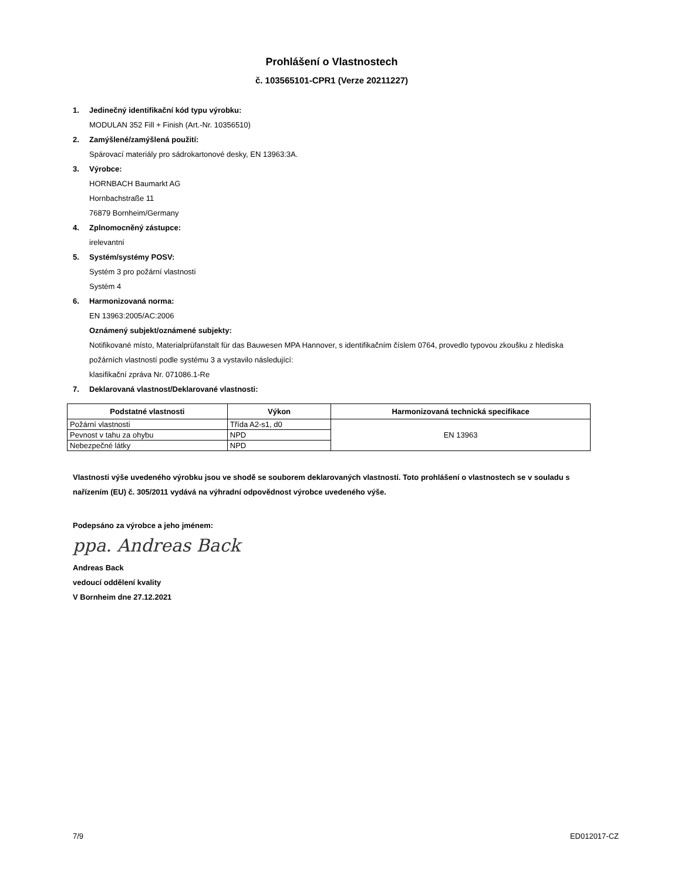Prohlášení o Vlastnostech
č. 103565101-CPR1 (Verze 20211227)
1. Jedinečný identifikační kód typu výrobku:
MODULAN 352 Fill + Finish (Art.-Nr. 10356510)
2. Zamýšlené/zamýšlená použití:
Spárovací materiály pro sádrokartonové desky, EN 13963:3A.
3. Výrobce:
HORNBACH Baumarkt AG
Hornbachstraße 11
76879 Bornheim/Germany
4. Zplnomocněný zástupce:
irelevantní
5. Systém/systémy POSV:
Systém 3 pro požární vlastnosti
Systém 4
6. Harmonizovaná norma:
EN 13963:2005/AC:2006
Oznámený subjekt/oznámené subjekty:
Notifikované místo, Materialprüfanstalt für das Bauwesen MPA Hannover, s identifikačním číslem 0764, provedlo typovou zkoušku z hlediska požárních vlastností podle systému 3 a vystavilo následující:
klasifikační zpráva Nr. 071086.1-Re
7. Deklarovaná vlastnost/Deklarované vlastnosti:
| Podstatné vlastnosti | Výkon | Harmonizovaná technická specifikace |
| --- | --- | --- |
| Požární vlastnosti | Třída A2-s1, d0 | EN 13963 |
| Pevnost v tahu za ohybu | NPD | |
| Nebezpečné látky | NPD | |
Vlastnosti výše uvedeného výrobku jsou ve shodě se souborem deklarovaných vlastností. Toto prohlášení o vlastnostech se v souladu s nařízením (EU) č. 305/2011 vydává na výhradní odpovědnost výrobce uvedeného výše.
Podepsáno za výrobce a jeho jménem:
ppa. Andreas Back
Andreas Back
vedoucí oddělení kvality
V Bornheim dne 27.12.2021
7/9 ED012017-CZ